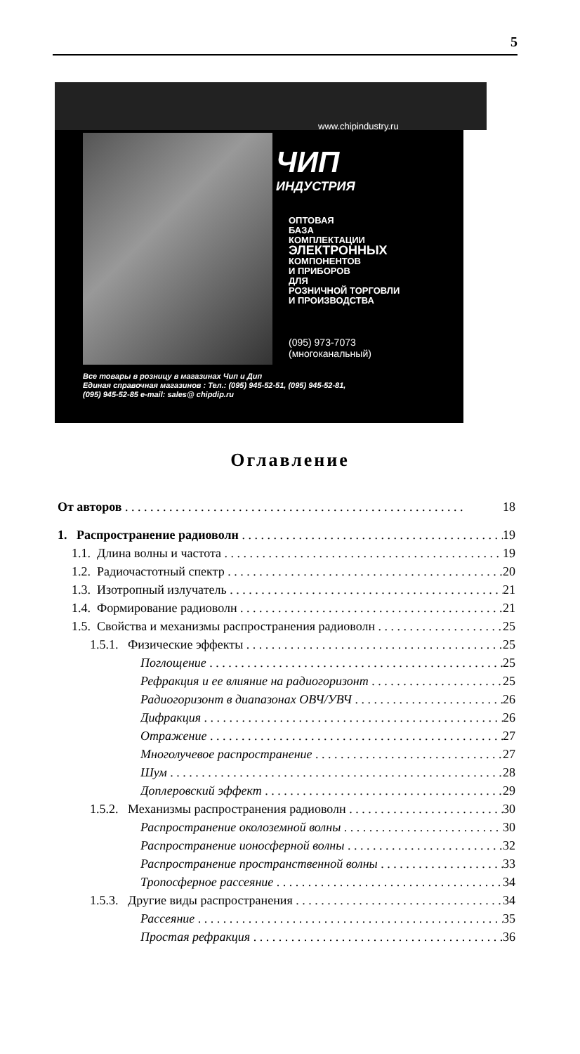5
www.chipindustry.ru
ЧИП
ИНДУСТРИЯ
ОПТОВАЯ
БАЗА
КОМПЛЕКТАЦИИ
ЭЛЕКТРОННЫХ
КОМПОНЕНТОВ
И ПРИБОРОВ
ДЛЯ
РОЗНИЧНОЙ ТОРГОВЛИ
И ПРОИЗВОДСТВА
(095) 973-7073
(многоканальный)
Все товары в розницу в магазинах Чип и Дип
Единая справочная магазинов : Тел.: (095) 945-52-51, (095) 945-52-81,
(095) 945-52-85 e-mail: sales@ chipdip.ru
Оглавление
От авторов 18
1. Распространение радиоволн 19
1.1. Длина волны и частота 19
1.2. Радиочастотный спектр 20
1.3. Изотропный излучатель 21
1.4. Формирование радиоволн 21
1.5. Свойства и механизмы распространения радиоволн 25
1.5.1. Физические эффекты 25
Поглощение 25
Рефракция и ее влияние на радиогоризонт 25
Радиогоризонт в диапазонах ОВЧ/УВЧ 26
Дифракция 26
Отражение 27
Многолучевое распространение 27
Шум 28
Доплеровский эффект 29
1.5.2. Механизмы распространения радиоволн 30
Распространение околоземной волны 30
Распространение ионосферной волны 32
Распространение пространственной волны 33
Тропосферное рассеяние 34
1.5.3. Другие виды распространения 34
Рассеяние 35
Простая рефракция 36